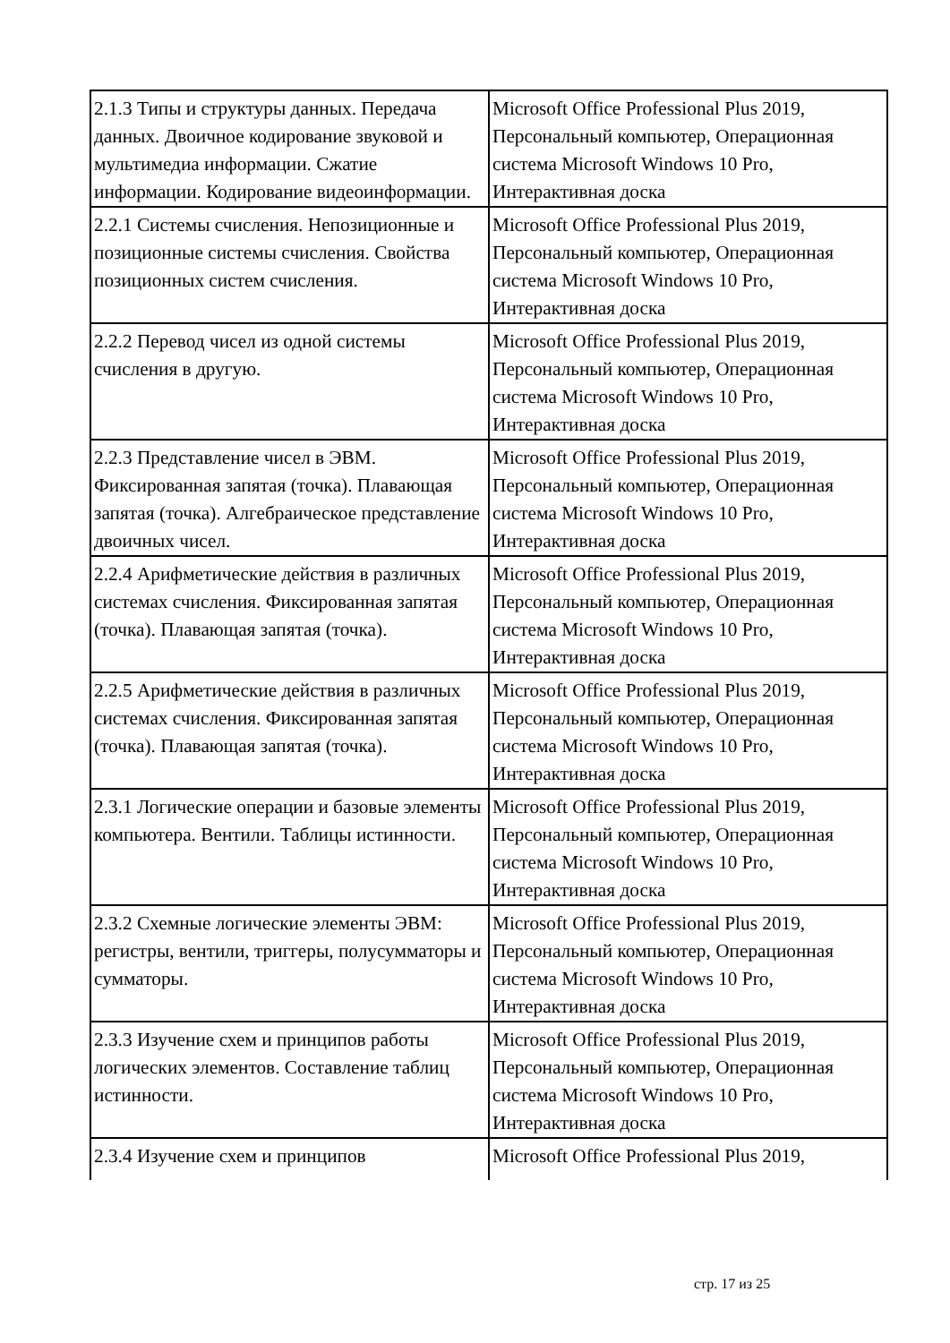| 2.1.3 Типы и структуры данных. Передача данных. Двоичное кодирование звуковой и мультимедиа информации. Сжатие информации. Кодирование видеоинформации. | Microsoft Office Professional Plus 2019, Персональный компьютер, Операционная система Microsoft Windows 10 Pro, Интерактивная доска |
| 2.2.1 Системы счисления. Непозиционные и позиционные системы счисления. Свойства позиционных систем счисления. | Microsoft Office Professional Plus 2019, Персональный компьютер, Операционная система Microsoft Windows 10 Pro, Интерактивная доска |
| 2.2.2 Перевод чисел из одной системы счисления в другую. | Microsoft Office Professional Plus 2019, Персональный компьютер, Операционная система Microsoft Windows 10 Pro, Интерактивная доска |
| 2.2.3 Представление чисел в ЭВМ. Фиксированная запятая (точка). Плавающая запятая (точка). Алгебраическое представление двоичных чисел. | Microsoft Office Professional Plus 2019, Персональный компьютер, Операционная система Microsoft Windows 10 Pro, Интерактивная доска |
| 2.2.4 Арифметические действия в различных системах счисления. Фиксированная запятая (точка). Плавающая запятая (точка). | Microsoft Office Professional Plus 2019, Персональный компьютер, Операционная система Microsoft Windows 10 Pro, Интерактивная доска |
| 2.2.5 Арифметические действия в различных системах счисления. Фиксированная запятая (точка). Плавающая запятая (точка). | Microsoft Office Professional Plus 2019, Персональный компьютер, Операционная система Microsoft Windows 10 Pro, Интерактивная доска |
| 2.3.1 Логические операции и базовые элементы компьютера. Вентили. Таблицы истинности. | Microsoft Office Professional Plus 2019, Персональный компьютер, Операционная система Microsoft Windows 10 Pro, Интерактивная доска |
| 2.3.2 Схемные логические элементы ЭВМ: регистры, вентили, триггеры, полусумматоры и сумматоры. | Microsoft Office Professional Plus 2019, Персональный компьютер, Операционная система Microsoft Windows 10 Pro, Интерактивная доска |
| 2.3.3 Изучение схем и принципов работы логических элементов. Составление таблиц истинности. | Microsoft Office Professional Plus 2019, Персональный компьютер, Операционная система Microsoft Windows 10 Pro, Интерактивная доска |
| 2.3.4 Изучение схем и принципов | Microsoft Office Professional Plus 2019, |
стр. 17 из 25